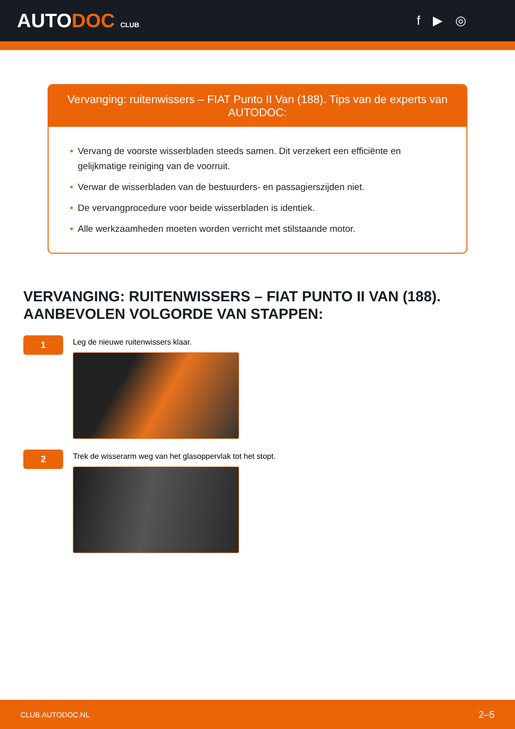AUTODOC CLUB
f ▶ ◎
Vervanging: ruitenwissers – FIAT Punto II Van (188). Tips van de experts van AUTODOC:
• Vervang de voorste wisserbladen steeds samen. Dit verzekert een efficiënte en gelijkmatige reiniging van de voorruit.
• Verwar de wisserbladen van de bestuurders- en passagierszijden niet.
• De vervangprocedure voor beide wisserbladen is identiek.
• Alle werkzaamheden moeten worden verricht met stilstaande motor.
VERVANGING: RUITENWISSERS – FIAT PUNTO II VAN (188). AANBEVOLEN VOLGORDE VAN STAPPEN:
1
Leg de nieuwe ruitenwissers klaar.
2
Trek de wisserarm weg van het glasoppervlak tot het stopt.
CLUB.AUTODOC.NL 2–5